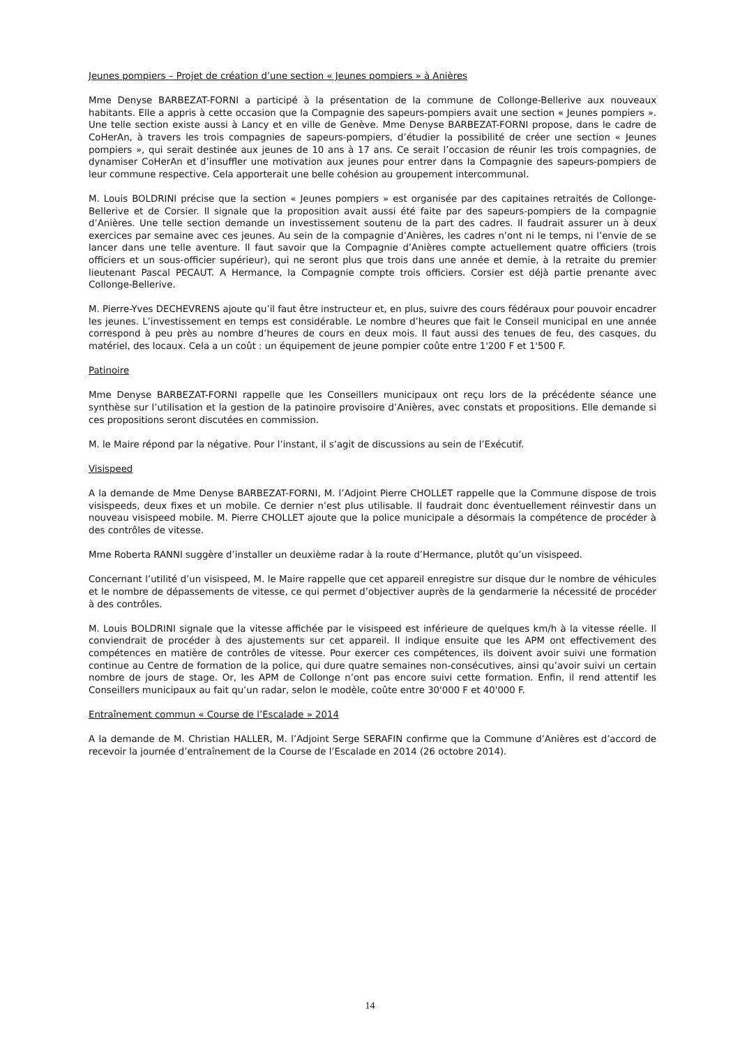Jeunes pompiers – Projet de création d’une section « Jeunes pompiers » à Anières
Mme Denyse BARBEZAT-FORNI a participé à la présentation de la commune de Collonge-Bellerive aux nouveaux habitants. Elle a appris à cette occasion que la Compagnie des sapeurs-pompiers avait une section « Jeunes pompiers ». Une telle section existe aussi à Lancy et en ville de Genève. Mme Denyse BARBEZAT-FORNI propose, dans le cadre de CoHerAn, à travers les trois compagnies de sapeurs-pompiers, d’étudier la possibilité de créer une section « Jeunes pompiers », qui serait destinée aux jeunes de 10 ans à 17 ans. Ce serait l’occasion de réunir les trois compagnies, de dynamiser CoHerAn et d’insuffler une motivation aux jeunes pour entrer dans la Compagnie des sapeurs-pompiers de leur commune respective. Cela apporterait une belle cohésion au groupement intercommunal.
M. Louis BOLDRINI précise que la section « Jeunes pompiers » est organisée par des capitaines retraités de Collonge-Bellerive et de Corsier. Il signale que la proposition avait aussi été faite par des sapeurs-pompiers de la compagnie d’Anières. Une telle section demande un investissement soutenu de la part des cadres. Il faudrait assurer un à deux exercices par semaine avec ces jeunes. Au sein de la compagnie d’Anières, les cadres n’ont ni le temps, ni l’envie de se lancer dans une telle aventure. Il faut savoir que la Compagnie d’Anières compte actuellement quatre officiers (trois officiers et un sous-officier supérieur), qui ne seront plus que trois dans une année et demie, à la retraite du premier lieutenant Pascal PECAUT. A Hermance, la Compagnie compte trois officiers. Corsier est déjà partie prenante avec Collonge-Bellerive.
M. Pierre-Yves DECHEVRENS ajoute qu’il faut être instructeur et, en plus, suivre des cours fédéraux pour pouvoir encadrer les jeunes. L’investissement en temps est considérable. Le nombre d’heures que fait le Conseil municipal en une année correspond à peu près au nombre d’heures de cours en deux mois. Il faut aussi des tenues de feu, des casques, du matériel, des locaux. Cela a un coût : un équipement de jeune pompier coûte entre 1'200 F et 1'500 F.
Patinoire
Mme Denyse BARBEZAT-FORNI rappelle que les Conseillers municipaux ont reçu lors de la précédente séance une synthèse sur l’utilisation et la gestion de la patinoire provisoire d’Anières, avec constats et propositions. Elle demande si ces propositions seront discutées en commission.
M. le Maire répond par la négative. Pour l’instant, il s’agit de discussions au sein de l’Exécutif.
Visispeed
A la demande de Mme Denyse BARBEZAT-FORNI, M. l’Adjoint Pierre CHOLLET rappelle que la Commune dispose de trois visispeeds, deux fixes et un mobile. Ce dernier n’est plus utilisable. Il faudrait donc éventuellement réinvestir dans un nouveau visispeed mobile. M. Pierre CHOLLET ajoute que la police municipale a désormais la compétence de procéder à des contrôles de vitesse.
Mme Roberta RANNI suggère d’installer un deuxième radar à la route d’Hermance, plutôt qu’un visispeed.
Concernant l’utilité d’un visispeed, M. le Maire rappelle que cet appareil enregistre sur disque dur le nombre de véhicules et le nombre de dépassements de vitesse, ce qui permet d’objectiver auprès de la gendarmerie la nécessité de procéder à des contrôles.
M. Louis BOLDRINI signale que la vitesse affichée par le visispeed est inférieure de quelques km/h à la vitesse réelle. Il conviendrait de procéder à des ajustements sur cet appareil. Il indique ensuite que les APM ont effectivement des compétences en matière de contrôles de vitesse. Pour exercer ces compétences, ils doivent avoir suivi une formation continue au Centre de formation de la police, qui dure quatre semaines non-consécutives, ainsi qu’avoir suivi un certain nombre de jours de stage. Or, les APM de Collonge n’ont pas encore suivi cette formation. Enfin, il rend attentif les Conseillers municipaux au fait qu’un radar, selon le modèle, coûte entre 30'000 F et 40'000 F.
Entraînement commun « Course de l’Escalade » 2014
A la demande de M. Christian HALLER, M. l’Adjoint Serge SERAFIN confirme que la Commune d’Anières est d’accord de recevoir la journée d’entraînement de la Course de l’Escalade en 2014 (26 octobre 2014).
14